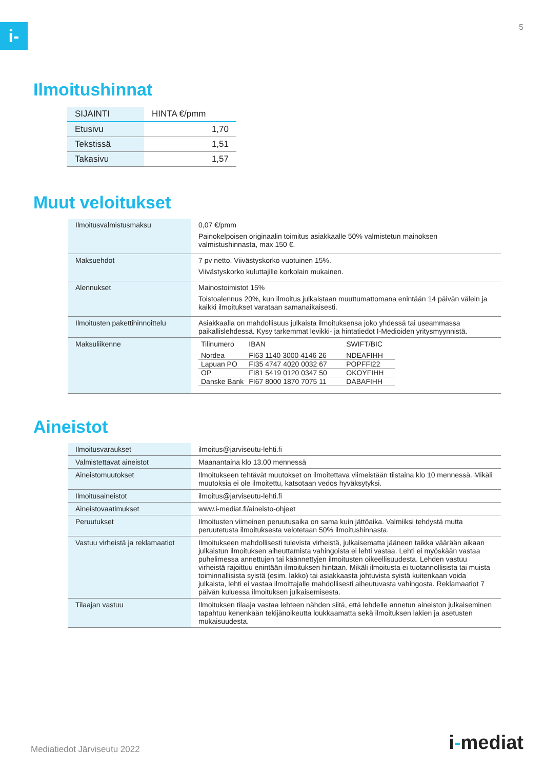i- 5
Ilmoitushinnat
| SIJAINTI | HINTA €/pmm |
| --- | --- |
| Etusivu | 1,70 |
| Tekstissä | 1,51 |
| Takasivu | 1,57 |
Muut veloitukset
| Ilmoitusvalmistusmaksu | 0,07 €/pmm Painokelpoisen originaalin toimitus asiakkaalle 50% valmistetun mainoksen valmistushinnasta, max 150 €. |
| Maksuehdot | 7 pv netto. Viivästyskorko vuotuinen 15%. Viivästyskorko kuluttajille korkolain mukainen. |
| Alennukset | Mainostoimistot 15% Toistoalennus 20%, kun ilmoitus julkaistaan muuttumattomana enintään 14 päivän välein ja kaikki ilmoitukset varataan samanaikaisesti. |
| Ilmoitusten pakettihinnoittelu | Asiakkaalla on mahdollisuus julkaista ilmoituksensa joko yhdessä tai useammassa paikallislehdessä. Kysy tarkemmat levikki- ja hintatiedot I-Medioiden yritysmyynnistä. |
| Maksuliikenne | / Tilinumero / IBAN / SWIFT/BIC / / --- / --- / --- / / Nordea / FI63 1140 3000 4146 26 / NDEAFIHH / / Lapuan PO / FI35 4747 4020 0032 67 / POPFFI22 / / OP / FI81 5419 0120 0347 50 / OKOYFIHH / / Danske Bank / FI67 8000 1870 7075 11 / DABAFIHH / |
Aineistot
| Ilmoitusvaraukset | ilmoitus@jarviseutu-lehti.fi |
| Valmistettavat aineistot | Maanantaina klo 13.00 mennessä |
| Aineistomuutokset | Ilmoitukseen tehtävät muutokset on ilmoitettava viimeistään tiistaina klo 10 mennessä. Mikäli muutoksia ei ole ilmoitettu, katsotaan vedos hyväksytyksi. |
| Ilmoitusaineistot | ilmoitus@jarviseutu-lehti.fi |
| Aineistovaatimukset | www.i-mediat.fi/aineisto-ohjeet |
| Peruutukset | Ilmoitusten viimeinen peruutusaika on sama kuin jättöaika. Valmiiksi tehdystä mutta peruutetusta ilmoituksesta velotetaan 50% ilmoitushinnasta. |
| Vastuu virheistä ja reklamaatiot | Ilmoitukseen mahdollisesti tulevista virheistä, julkaisematta jääneen taikka väärään aikaan julkaistun ilmoituksen aiheuttamista vahingoista ei lehti vastaa. Lehti ei myöskään vastaa puhelimessa annettujen tai käännettyjen ilmoitusten oikeellisuudesta. Lehden vastuu virheistä rajoittuu enintään ilmoituksen hintaan. Mikäli ilmoitusta ei tuotannollisista tai muista toiminnallisista syistä (esim. lakko) tai asiakkaasta johtuvista syistä kuitenkaan voida julkaista, lehti ei vastaa ilmoittajalle mahdollisesti aiheutuvasta vahingosta. Reklamaatiot 7 päivän kuluessa ilmoituksen julkaisemisesta. |
| Tilaajan vastuu | Ilmoituksen tilaaja vastaa lehteen nähden siitä, että lehdelle annetun aineiston julkaiseminen tapahtuu kenenkään tekijänoikeutta loukkaamatta sekä ilmoituksen lakien ja asetusten mukaisuudesta. |
Mediatiedot Järviseutu 2022 i-mediat